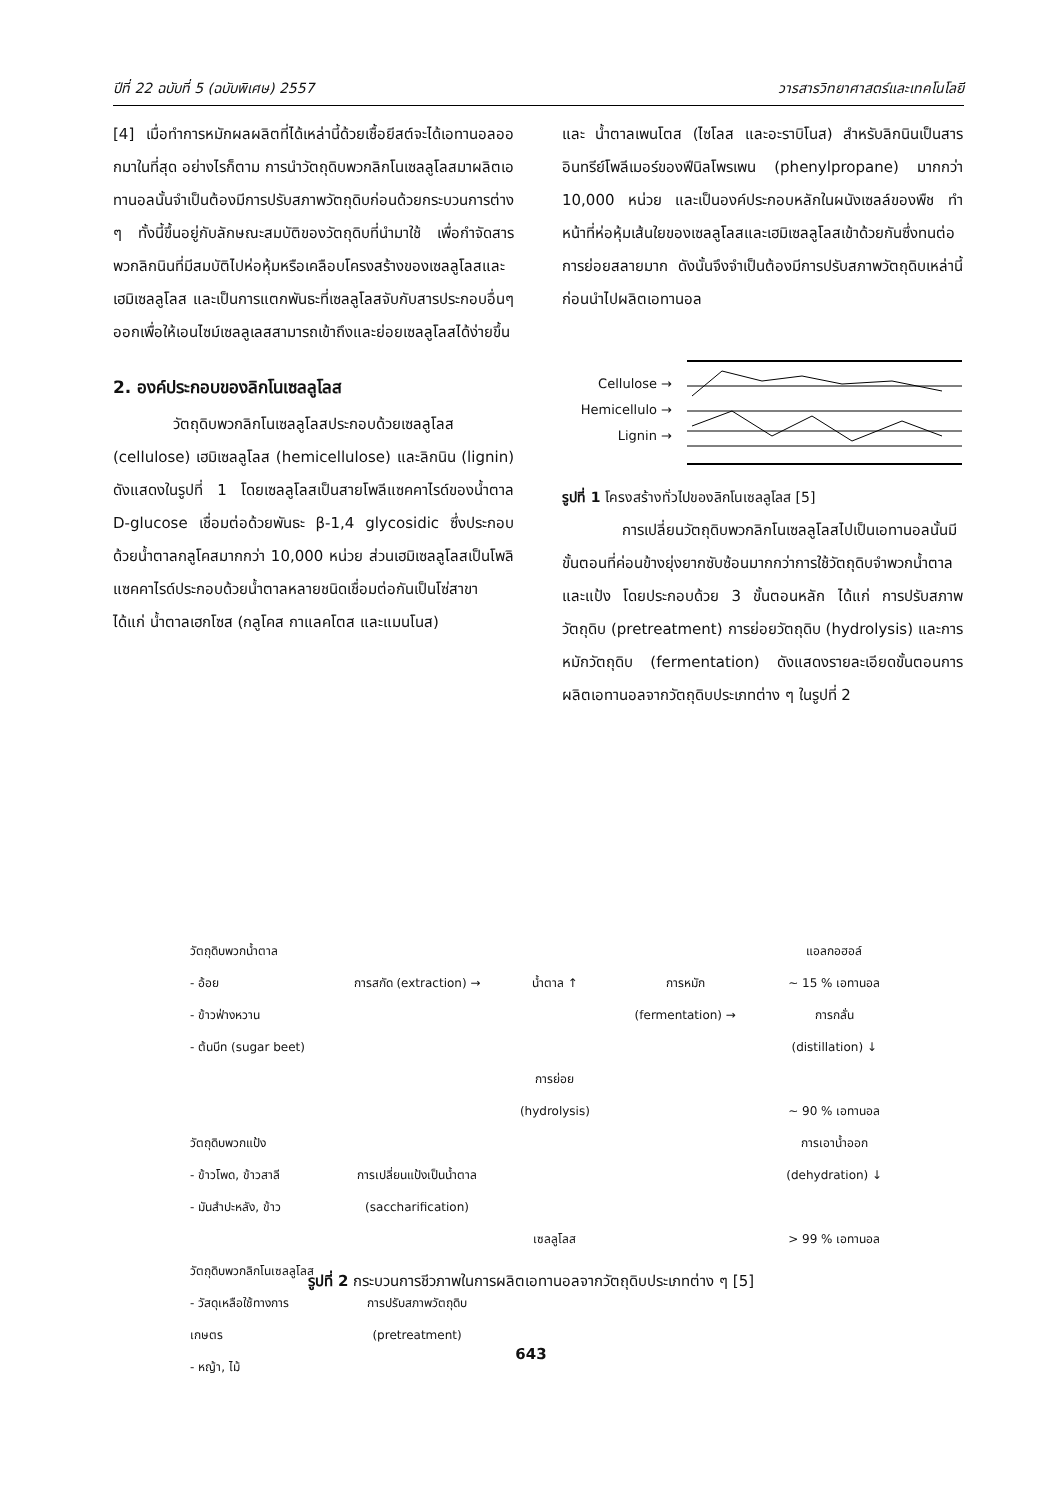ปีที่ 22 ฉบับที่ 5 (ฉบับพิเศษ) 2557 วารสารวิทยาศาสตร์และเทคโนโลยี
[4] เมื่อทำการหมักผลผลิตที่ได้เหล่านี้ด้วยเชื้อยีสต์จะได้เอทานอลออกมาในที่สุด อย่างไรก็ตาม การนำวัตถุดิบพวกลิกโนเซลลูโลสมาผลิตเอทานอลนั้นจำเป็นต้องมีการปรับสภาพวัตถุดิบก่อนด้วยกระบวนการต่าง ๆ ทั้งนี้ขึ้นอยู่กับลักษณะสมบัติของวัตถุดิบที่นำมาใช้ เพื่อกำจัดสารพวกลิกนินที่มีสมบัติไปห่อหุ้มหรือเคลือบโครงสร้างของเซลลูโลสและเฮมิเซลลูโลส และเป็นการแตกพันธะที่เซลลูโลสจับกับสารประกอบอื่นๆออกเพื่อให้เอนไซม์เซลลูเลสสามารถเข้าถึงและย่อยเซลลูโลสได้ง่ายขึ้น
2. องค์ประกอบของลิกโนเซลลูโลส
วัตถุดิบพวกลิกโนเซลลูโลสประกอบด้วยเซลลูโลส (cellulose) เฮมิเซลลูโลส (hemicellulose) และลิกนิน (lignin) ดังแสดงในรูปที่ 1 โดยเซลลูโลสเป็นสายโพลีแซคคาไรด์ของน้ำตาล D-glucose เชื่อมต่อด้วยพันธะ β-1,4 glycosidic ซึ่งประกอบด้วยน้ำตาลกลูโคสมากกว่า 10,000 หน่วย ส่วนเฮมิเซลลูโลสเป็นโพลิแซคคาไรด์ประกอบด้วยน้ำตาลหลายชนิดเชื่อมต่อกันเป็นโซ่สาขา ได้แก่ น้ำตาลเฮกโซส (กลูโคส กาแลคโตส และแมนโนส)
และ น้ำตาลเพนโตส (ไซโลส และอะราบิโนส) สำหรับลิกนินเป็นสารอินทรีย์โพลีเมอร์ของฟีนิลโพรเพน (phenylpropane) มากกว่า 10,000 หน่วย และเป็นองค์ประกอบหลักในผนังเซลล์ของพืช ทำหน้าที่ห่อหุ้มเส้นใยของเซลลูโลสและเฮมิเซลลูโลสเข้าด้วยกันซึ่งทนต่อการย่อยสลายมาก ดังนั้นจึงจำเป็นต้องมีการปรับสภาพวัตถุดิบเหล่านี้ก่อนนำไปผลิตเอทานอล
Cellulose →
Hemicellulo →
Lignin →
รูปที่ 1 โครงสร้างทั่วไปของลิกโนเซลลูโลส [5]
การเปลี่ยนวัตถุดิบพวกลิกโนเซลลูโลสไปเป็นเอทานอลนั้นมีขั้นตอนที่ค่อนข้างยุ่งยากซับซ้อนมากกว่าการใช้วัตถุดิบจำพวกน้ำตาลและแป้ง โดยประกอบด้วย 3 ขั้นตอนหลัก ได้แก่ การปรับสภาพวัตถุดิบ (pretreatment) การย่อยวัตถุดิบ (hydrolysis) และการหมักวัตถุดิบ (fermentation) ดังแสดงรายละเอียดขั้นตอนการผลิตเอทานอลจากวัตถุดิบประเภทต่าง ๆ ในรูปที่ 2
วัตถุดิบพวกน้ำตาล
- อ้อย
- ข้าวฟ่างหวาน
- ต้นบีท (sugar beet)
วัตถุดิบพวกแป้ง
- ข้าวโพด, ข้าวสาลี
- มันสำปะหลัง, ข้าว
วัตถุดิบพวกลิกโนเซลลูโลส
- วัสดุเหลือใช้ทางการเกษตร
- หญ้า, ไม้
การสกัด (extraction) →
การเปลี่ยนแป้งเป็นน้ำตาล
(saccharification)
การปรับสภาพวัตถุดิบ
(pretreatment)
น้ำตาล ↑
การย่อย
(hydrolysis)
เซลลูโลส
การหมัก (fermentation) →
แอลกอฮอล์
~ 15 % เอทานอล
การกลั่น
(distillation) ↓
~ 90 % เอทานอล
การเอาน้ำออก
(dehydration) ↓
> 99 % เอทานอล
รูปที่ 2 กระบวนการชีวภาพในการผลิตเอทานอลจากวัตถุดิบประเภทต่าง ๆ [5]
643